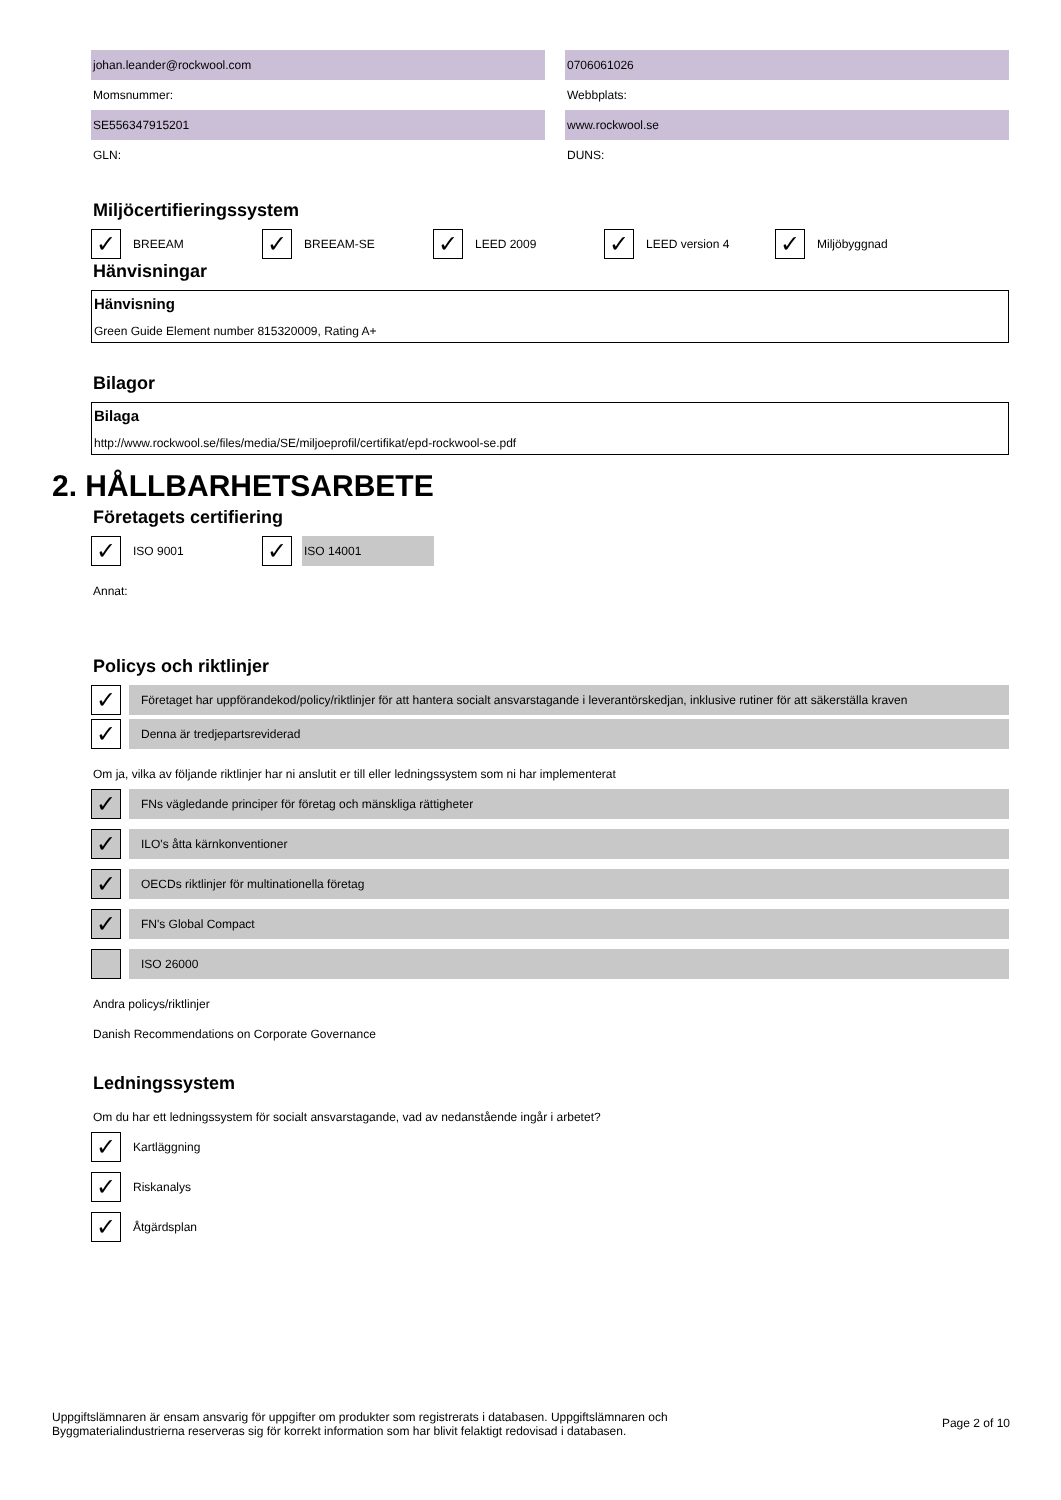johan.leander@rockwool.com 0706061026
Momsnummer: Webbplats:
SE556347915201 www.rockwool.se
GLN: DUNS:
Miljöcertifieringssystem
✓ BREEAM
✓ BREEAM-SE
✓ LEED 2009
✓ LEED version 4
✓ Miljöbyggnad
Hänvisningar
Hänvisning
Green Guide Element number 815320009, Rating A+
Bilagor
Bilaga
http://www.rockwool.se/files/media/SE/miljoeprofil/certifikat/epd-rockwool-se.pdf
2. HÅLLBARHETSARBETE
Företagets certifiering
✓ ISO 9001
✓ ISO 14001
Annat:
Policys och riktlinjer
✓ Företaget har uppförandekod/policy/riktlinjer för att hantera socialt ansvarstagande i leverantörskedjan, inklusive rutiner för att säkerställa kraven
✓ Denna är tredjepartsreviderad
Om ja, vilka av följande riktlinjer har ni anslutit er till eller ledningssystem som ni har implementerat
✓ FNs vägledande principer för företag och mänskliga rättigheter
✓ ILO's åtta kärnkonventioner
✓ OECDs riktlinjer för multinationella företag
✓ FN's Global Compact
ISO 26000
Andra policys/riktlinjer
Danish Recommendations on Corporate Governance
Ledningssystem
Om du har ett ledningssystem för socialt ansvarstagande, vad av nedanstående ingår i arbetet?
✓ Kartläggning
✓ Riskanalys
✓ Åtgärdsplan
Uppgiftslämnaren är ensam ansvarig för uppgifter om produkter som registrerats i databasen. Uppgiftslämnaren och
Byggmaterialindustrierna reserveras sig för korrekt information som har blivit felaktigt redovisad i databasen.
Page 2 of 10